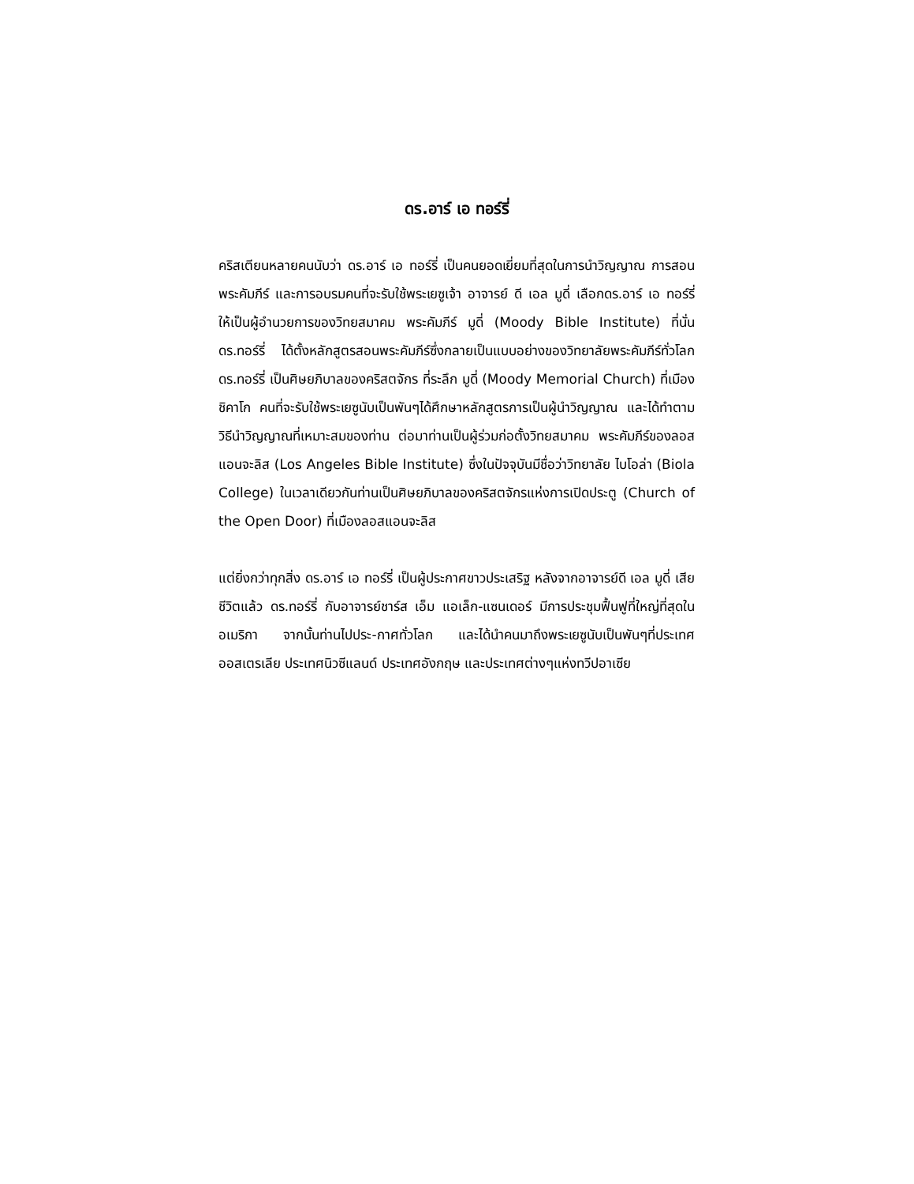ดร.อาร์ เอ ทอร์รี่
คริสเตียนหลายคนนับว่า ดร.อาร์ เอ ทอร์รี่ เป็นคนยอดเยี่ยมที่สุดในการนำวิญญาณ การสอนพระคัมภีร์ และการอบรมคนที่จะรับใช้พระเยซูเจ้า อาจารย์ ดี เอล มูดี่ เลือกดร.อาร์ เอ ทอร์รี่ ให้เป็นผู้อำนวยการของวิทยสมาคม พระคัมภีร์ มูดี่ (Moody Bible Institute) ที่นั่นดร.ทอร์รี่ ได้ตั้งหลักสูตรสอนพระคัมภีร์ซึ่งกลายเป็นแบบอย่างของวิทยาลัยพระคัมภีร์ทั่วโลก ดร.ทอร์รี่ เป็นศิษยภิบาลของคริสตจักร ที่ระลึก มูดี่ (Moody Memorial Church) ที่เมืองชิคาโก คนที่จะรับใช้พระเยซูนับเป็นพันๆได้ศึกษาหลักสูตรการเป็นผู้นำวิญญาณ และได้ทำตามวิธีนำวิญญาณที่เหมาะสมของท่าน ต่อมาท่านเป็นผู้ร่วมก่อตั้งวิทยสมาคม พระคัมภีร์ของลอสแอนจะลิส (Los Angeles Bible Institute) ซึ่งในปัจจุบันมีชื่อว่าวิทยาลัย ไบโอล่า (Biola College) ในเวลาเดียวกันท่านเป็นศิษยภิบาลของคริสตจักรแห่งการเปิดประตู (Church of the Open Door) ที่เมืองลอสแอนจะลิส
แต่ยิ่งกว่าทุกสิ่ง ดร.อาร์ เอ ทอร์รี่ เป็นผู้ประกาศขาวประเสริฐ หลังจากอาจารย์ดี เอล มูดี่ เสียชีวิตแล้ว ดร.ทอร์รี่ กับอาจารย์ชาร์ส เอ็ม แอเล็ก-แซนเดอร์ มีการประชุมฟื้นฟูที่ใหญ่ที่สุดในอเมริกา จากนั้นท่านไปประ-กาศทั่วโลก และได้นำคนมาถึงพระเยซูนับเป็นพันๆที่ประเทศออสเตรเลีย ประเทศนิวซีแลนด์ ประเทศอังกฤษ และประเทศต่างๆแห่งทวีปอาเซีย